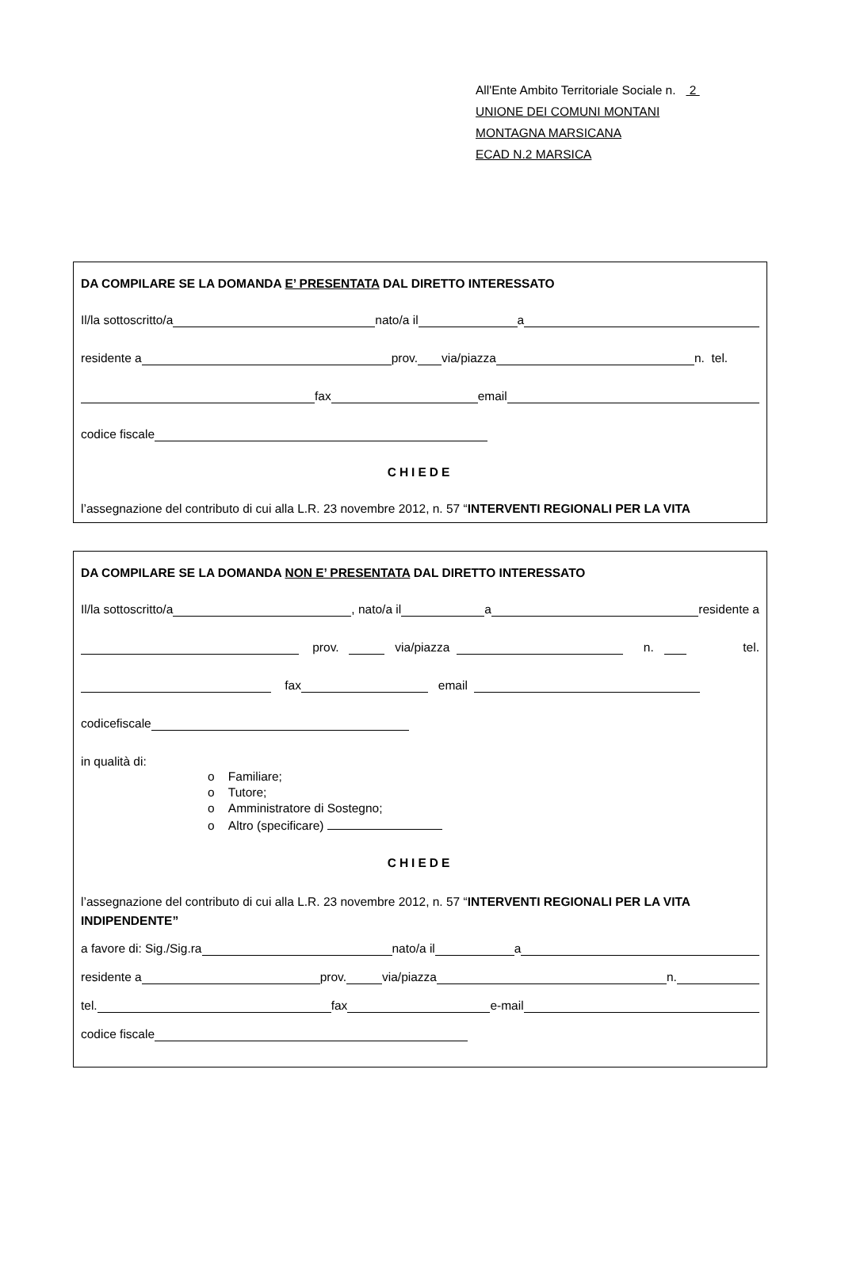All'Ente Ambito Territoriale Sociale n. 2
UNIONE DEI COMUNI MONTANI
MONTAGNA MARSICANA
ECAD N.2 MARSICA
DA COMPILARE SE LA DOMANDA E’ PRESENTATA DAL DIRETTO INTERESSATO
Il/la sottoscritto/a nato/a il a
residente a prov. via/piazza n. tel.
fax email
codice fiscale
CHIEDE
l’assegnazione del contributo di cui alla L.R. 23 novembre 2012, n. 57 “INTERVENTI REGIONALI PER LA VITA
DA COMPILARE SE LA DOMANDA NON E’ PRESENTATA DAL DIRETTO INTERESSATO
Il/la sottoscritto/a , nato/a il a residente a
prov. via/piazza n. tel.
fax email
codicefiscale
in qualità di:
o Familiare;
o Tutore;
o Amministratore di Sostegno;
o Altro (specificare)
CHIEDE
l’assegnazione del contributo di cui alla L.R. 23 novembre 2012, n. 57 “INTERVENTI REGIONALI PER LA VITA INDIPENDENTE”
a favore di: Sig./Sig.ra nato/a il a
residente a prov. via/piazza n.
tel. fax e-mail
codice fiscale